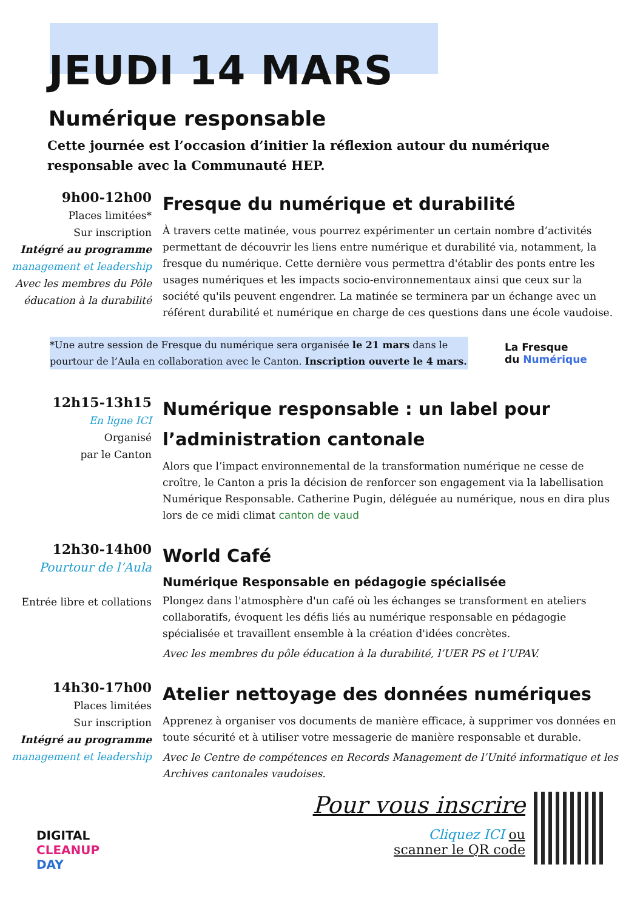JEUDI 14 MARS
Numérique responsable
Cette journée est l’occasion d’initier la réflexion autour du numérique responsable avec la Communauté HEP.
9h00-12h00
Places limitées*
Sur inscription
Intégré au programme
management et leadership
Avec les membres du Pôle éducation à la durabilité
Fresque du numérique et durabilité
À travers cette matinée, vous pourrez expérimenter un certain nombre d’activités permettant de découvrir les liens entre numérique et durabilité via, notamment, la fresque du numérique. Cette dernière vous permettra d'établir des ponts entre les usages numériques et les impacts socio-environnementaux ainsi que ceux sur la société qu'ils peuvent engendrer. La matinée se terminera par un échange avec un référent durabilité et numérique en charge de ces questions dans une école vaudoise.
*Une autre session de Fresque du numérique sera organisée le 21 mars dans le pourtour de l’Aula en collaboration avec le Canton. Inscription ouverte le 4 mars.
La Fresque
du Numérique
12h15-13h15
En ligne ICI
Organisé
par le Canton
Numérique responsable : un label pour l’administration cantonale
Alors que l’impact environnemental de la transformation numérique ne cesse de croître, le Canton a pris la décision de renforcer son engagement via la labellisation Numérique Responsable. Catherine Pugin, déléguée au numérique, nous en dira plus lors de ce midi climat canton de vaud
12h30-14h00
Pourtour de l’Aula
Entrée libre et collations
World Café
Numérique Responsable en pédagogie spécialisée
Plongez dans l'atmosphère d'un café où les échanges se transforment en ateliers collaboratifs, évoquent les défis liés au numérique responsable en pédagogie spécialisée et travaillent ensemble à la création d'idées concrètes.
Avec les membres du pôle éducation à la durabilité, l’UER PS et l’UPAV.
14h30-17h00
Places limitées
Sur inscription
Intégré au programme
management et leadership
Atelier nettoyage des données numériques
Apprenez à organiser vos documents de manière efficace, à supprimer vos données en toute sécurité et à utiliser votre messagerie de manière responsable et durable.
Avec le Centre de compétences en Records Management de l’Unité informatique et les Archives cantonales vaudoises.
DIGITAL
CLEANUP
DAY
Pour vous inscrire
Cliquez ICI ou
scanner le QR code